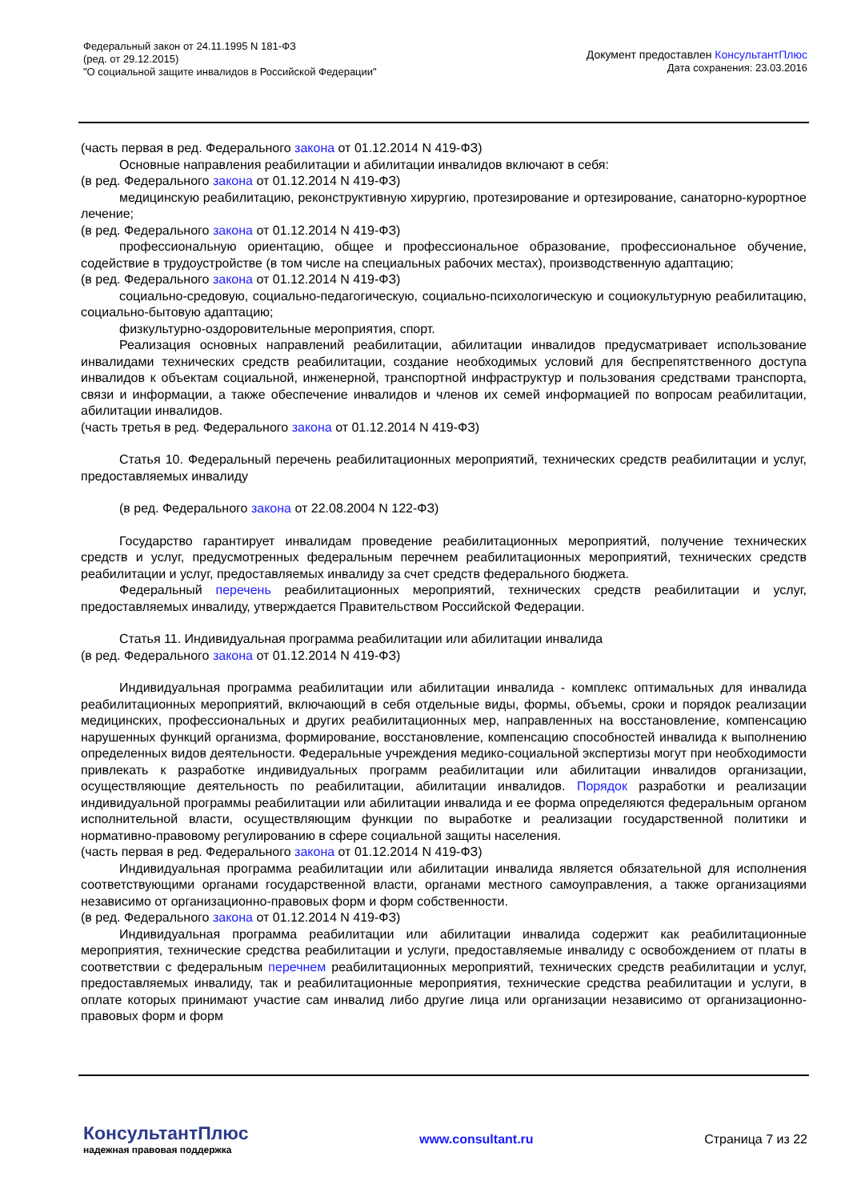Федеральный закон от 24.11.1995 N 181-ФЗ
(ред. от 29.12.2015)
"О социальной защите инвалидов в Российской Федерации"
Документ предоставлен КонсультантПлюс
Дата сохранения: 23.03.2016
(часть первая в ред. Федерального закона от 01.12.2014 N 419-ФЗ)
Основные направления реабилитации и абилитации инвалидов включают в себя:
(в ред. Федерального закона от 01.12.2014 N 419-ФЗ)
медицинскую реабилитацию, реконструктивную хирургию, протезирование и ортезирование, санаторно-курортное лечение;
(в ред. Федерального закона от 01.12.2014 N 419-ФЗ)
профессиональную ориентацию, общее и профессиональное образование, профессиональное обучение, содействие в трудоустройстве (в том числе на специальных рабочих местах), производственную адаптацию;
(в ред. Федерального закона от 01.12.2014 N 419-ФЗ)
социально-средовую, социально-педагогическую, социально-психологическую и социокультурную реабилитацию, социально-бытовую адаптацию;
физкультурно-оздоровительные мероприятия, спорт.
Реализация основных направлений реабилитации, абилитации инвалидов предусматривает использование инвалидами технических средств реабилитации, создание необходимых условий для беспрепятственного доступа инвалидов к объектам социальной, инженерной, транспортной инфраструктур и пользования средствами транспорта, связи и информации, а также обеспечение инвалидов и членов их семей информацией по вопросам реабилитации, абилитации инвалидов.
(часть третья в ред. Федерального закона от 01.12.2014 N 419-ФЗ)
Статья 10. Федеральный перечень реабилитационных мероприятий, технических средств реабилитации и услуг, предоставляемых инвалиду
(в ред. Федерального закона от 22.08.2004 N 122-ФЗ)
Государство гарантирует инвалидам проведение реабилитационных мероприятий, получение технических средств и услуг, предусмотренных федеральным перечнем реабилитационных мероприятий, технических средств реабилитации и услуг, предоставляемых инвалиду за счет средств федерального бюджета.
Федеральный перечень реабилитационных мероприятий, технических средств реабилитации и услуг, предоставляемых инвалиду, утверждается Правительством Российской Федерации.
Статья 11. Индивидуальная программа реабилитации или абилитации инвалида
(в ред. Федерального закона от 01.12.2014 N 419-ФЗ)
Индивидуальная программа реабилитации или абилитации инвалида - комплекс оптимальных для инвалида реабилитационных мероприятий, включающий в себя отдельные виды, формы, объемы, сроки и порядок реализации медицинских, профессиональных и других реабилитационных мер, направленных на восстановление, компенсацию нарушенных функций организма, формирование, восстановление, компенсацию способностей инвалида к выполнению определенных видов деятельности. Федеральные учреждения медико-социальной экспертизы могут при необходимости привлекать к разработке индивидуальных программ реабилитации или абилитации инвалидов организации, осуществляющие деятельность по реабилитации, абилитации инвалидов. Порядок разработки и реализации индивидуальной программы реабилитации или абилитации инвалида и ее форма определяются федеральным органом исполнительной власти, осуществляющим функции по выработке и реализации государственной политики и нормативно-правовому регулированию в сфере социальной защиты населения.
(часть первая в ред. Федерального закона от 01.12.2014 N 419-ФЗ)
Индивидуальная программа реабилитации или абилитации инвалида является обязательной для исполнения соответствующими органами государственной власти, органами местного самоуправления, а также организациями независимо от организационно-правовых форм и форм собственности.
(в ред. Федерального закона от 01.12.2014 N 419-ФЗ)
Индивидуальная программа реабилитации или абилитации инвалида содержит как реабилитационные мероприятия, технические средства реабилитации и услуги, предоставляемые инвалиду с освобождением от платы в соответствии с федеральным перечнем реабилитационных мероприятий, технических средств реабилитации и услуг, предоставляемых инвалиду, так и реабилитационные мероприятия, технические средства реабилитации и услуги, в оплате которых принимают участие сам инвалид либо другие лица или организации независимо от организационно-правовых форм и форм
КонсультантПлюс
надежная правовая поддержка
www.consultant.ru Страница 7 из 22